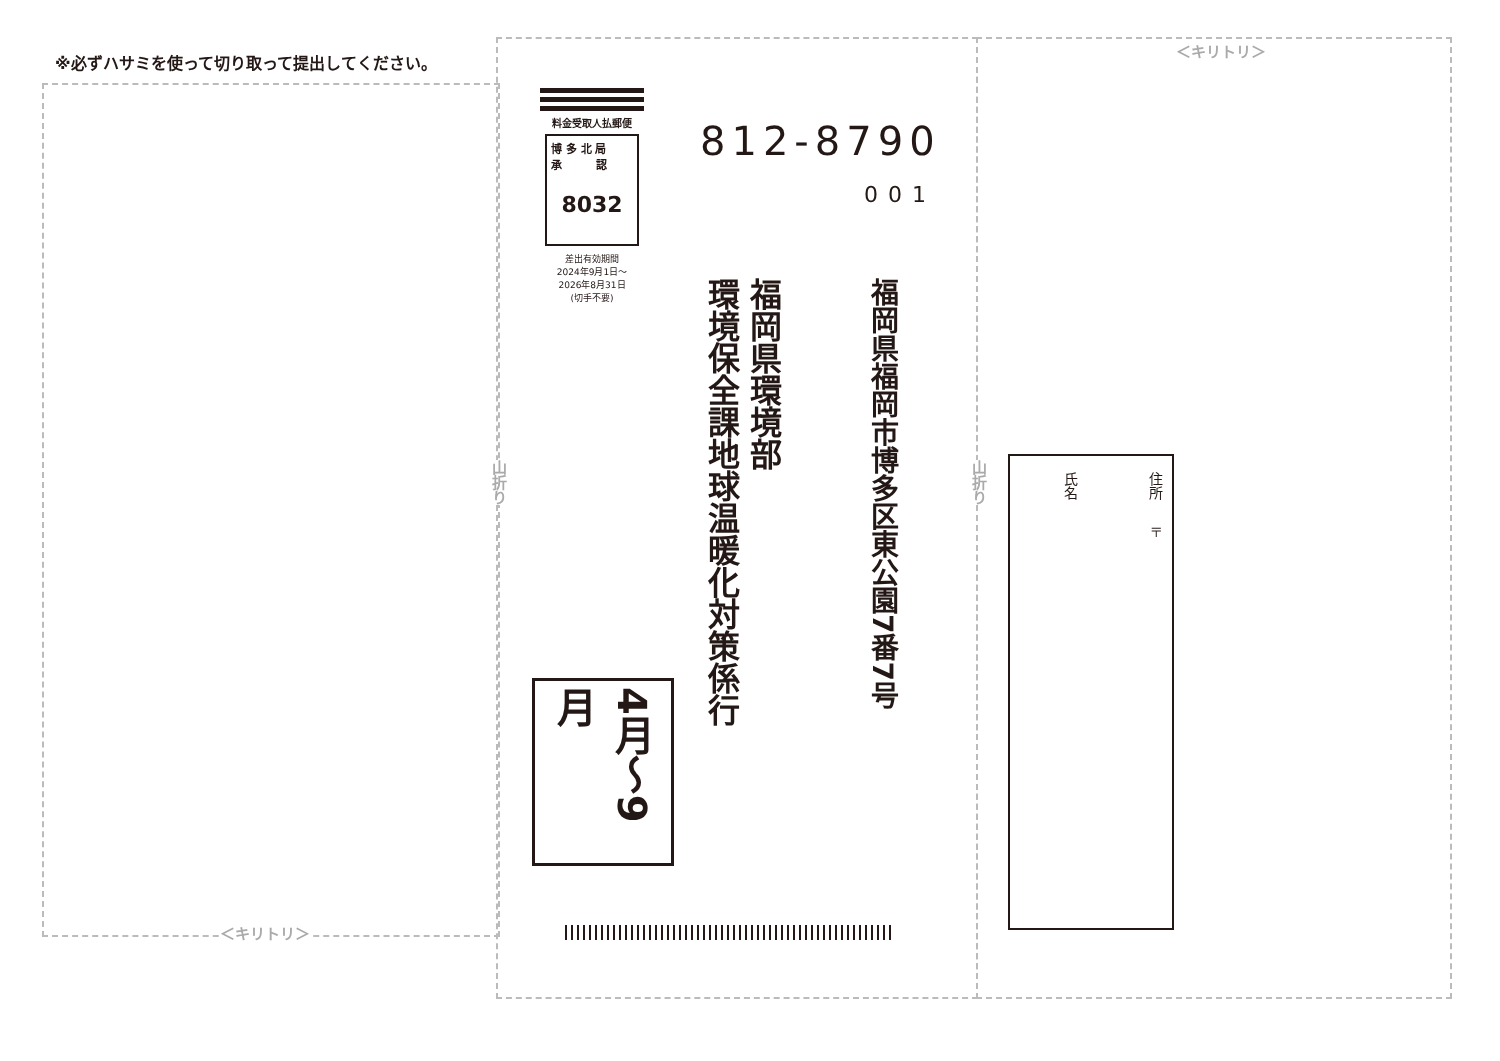※必ずハサミを使って切り取って提出してください。
＜キリトリ＞
＜キリトリ＞
山折り
山折り
料金受取人払郵便
博 多 北 局
承 認
8032
差出有効期間
2024年9月1日〜
2026年8月31日
(切手不要)
812-8790
001
福岡県福岡市博多区東公園7番7号
福岡県環境部
環境保全課地球温暖化対策係行
4月〜9月
住所
〒
氏名